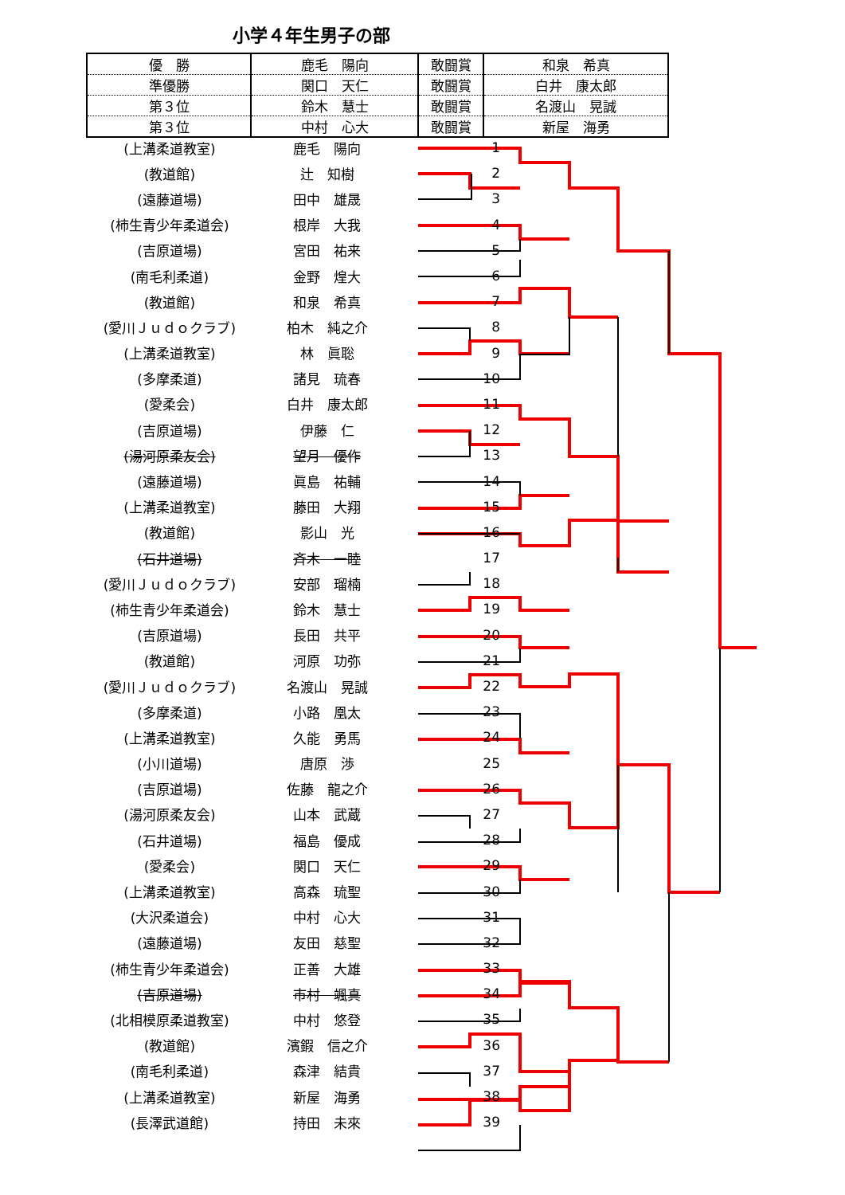小学４年生男子の部
| 優 勝 | 鹿毛 陽向 | 敢闘賞 | 和泉 希真 |
| 準優勝 | 関口 天仁 | 敢闘賞 | 白井 康太郎 |
| 第３位 | 鈴木 慧士 | 敢闘賞 | 名渡山 晃誠 |
| 第３位 | 中村 心大 | 敢闘賞 | 新屋 海勇 |
| (上溝柔道教室) | 鹿毛 陽向 | 1 |
| (教道館) | 辻 知樹 | 2 |
| (遠藤道場) | 田中 雄晟 | 3 |
| (柿生青少年柔道会) | 根岸 大我 | 4 |
| (吉原道場) | 宮田 祐来 | 5 |
| (南毛利柔道) | 金野 煌大 | 6 |
| (教道館) | 和泉 希真 | 7 |
| (愛川Ｊｕｄｏクラブ) | 柏木 純之介 | 8 |
| (上溝柔道教室) | 林 眞聡 | 9 |
| (多摩柔道) | 諸見 琉春 | 10 |
| (愛柔会) | 白井 康太郎 | 11 |
| (吉原道場) | 伊藤 仁 | 12 |
| (湯河原柔友会) | 望月 優作 | 13 |
| (遠藤道場) | 眞島 祐輔 | 14 |
| (上溝柔道教室) | 藤田 大翔 | 15 |
| (教道館) | 影山 光 | 16 |
| (石井道場) | 斉木 一睦 | 17 |
| (愛川Ｊｕｄｏクラブ) | 安部 瑠楠 | 18 |
| (柿生青少年柔道会) | 鈴木 慧士 | 19 |
| (吉原道場) | 長田 共平 | 20 |
| (教道館) | 河原 功弥 | 21 |
| (愛川Ｊｕｄｏクラブ) | 名渡山 晃誠 | 22 |
| (多摩柔道) | 小路 凰太 | 23 |
| (上溝柔道教室) | 久能 勇馬 | 24 |
| (小川道場) | 唐原 渉 | 25 |
| (吉原道場) | 佐藤 龍之介 | 26 |
| (湯河原柔友会) | 山本 武蔵 | 27 |
| (石井道場) | 福島 優成 | 28 |
| (愛柔会) | 関口 天仁 | 29 |
| (上溝柔道教室) | 高森 琉聖 | 30 |
| (大沢柔道会) | 中村 心大 | 31 |
| (遠藤道場) | 友田 慈聖 | 32 |
| (柿生青少年柔道会) | 正善 大雄 | 33 |
| (吉原道場) | 市村 颯真 | 34 |
| (北相模原柔道教室) | 中村 悠登 | 35 |
| (教道館) | 濱鍜 信之介 | 36 |
| (南毛利柔道) | 森津 結貴 | 37 |
| (上溝柔道教室) | 新屋 海勇 | 38 |
| (長澤武道館) | 持田 未來 | 39 |